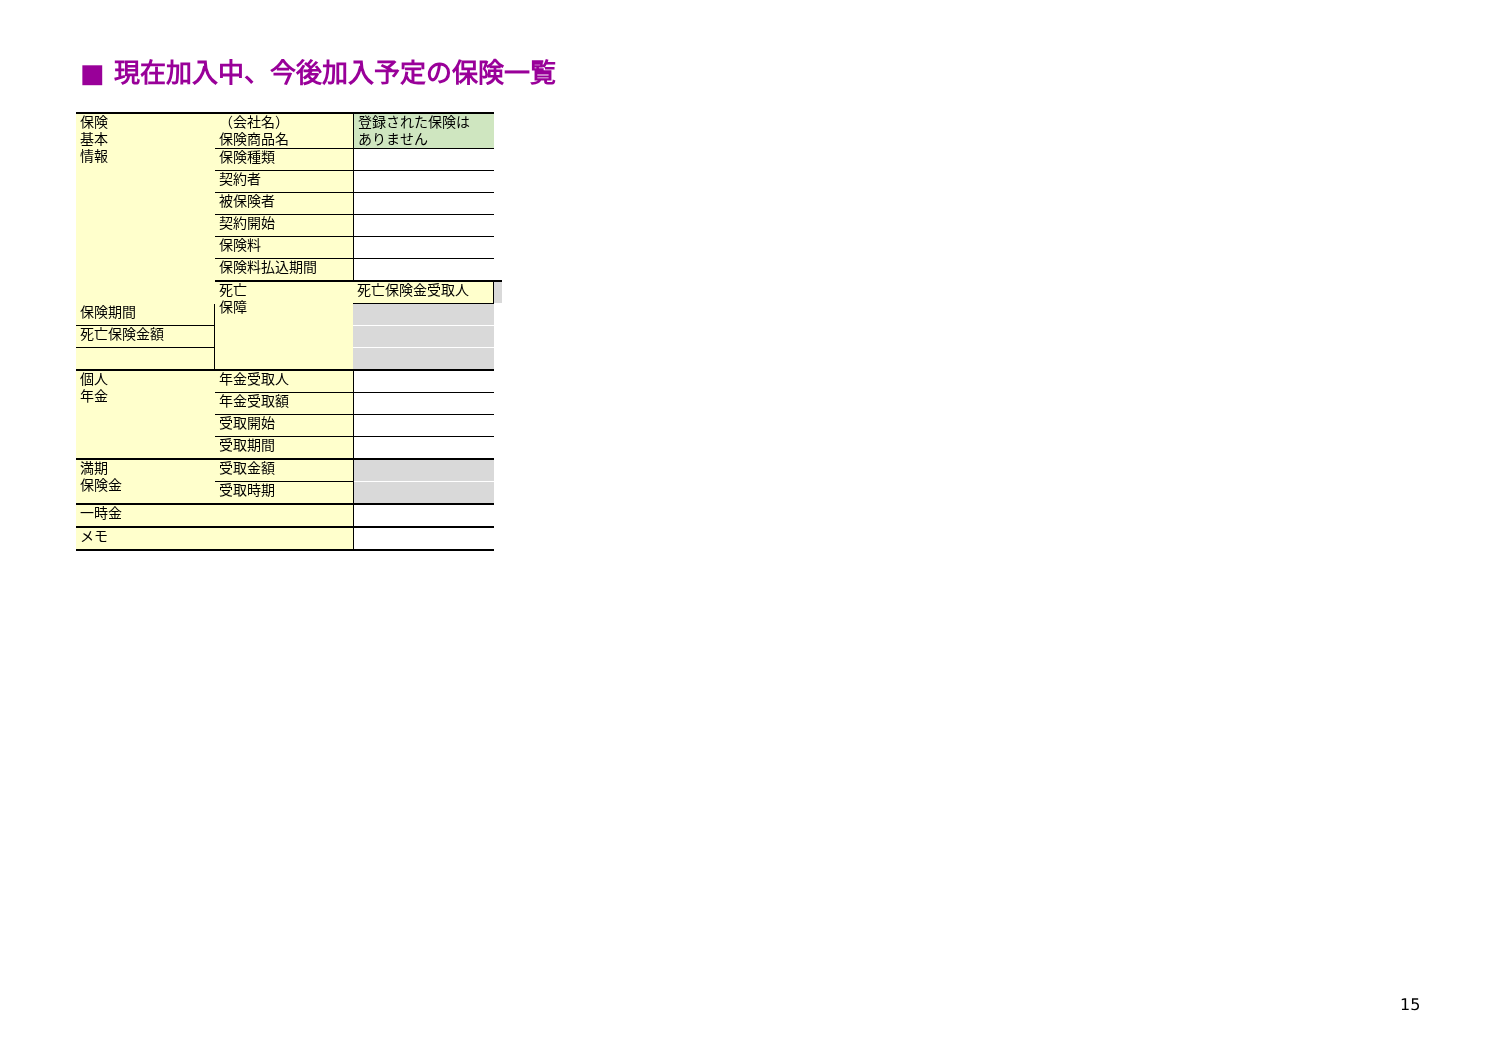■ 現在加入中、今後加入予定の保険一覧
| 保険 基本 情報 | （会社名） 保険商品名 | 登録された保険は ありません | |
| | 保険種類 | | |
| | 契約者 | | |
| | 被保険者 | | |
| | 契約開始 | | |
| | 保険料 | | |
| | 保険料払込期間 | | |
| | 死亡 保障 | 死亡保険金受取人 | |
| 保険期間 | | | |
| 死亡保険金額 | | | |
| 個人 年金 | 年金受取人 | | |
| | 年金受取額 | | |
| | 受取開始 | | |
| | 受取期間 | | |
| 満期 保険金 | 受取金額 | | |
| | 受取時期 | | |
| 一時金 | | | |
| メモ | | | |
15